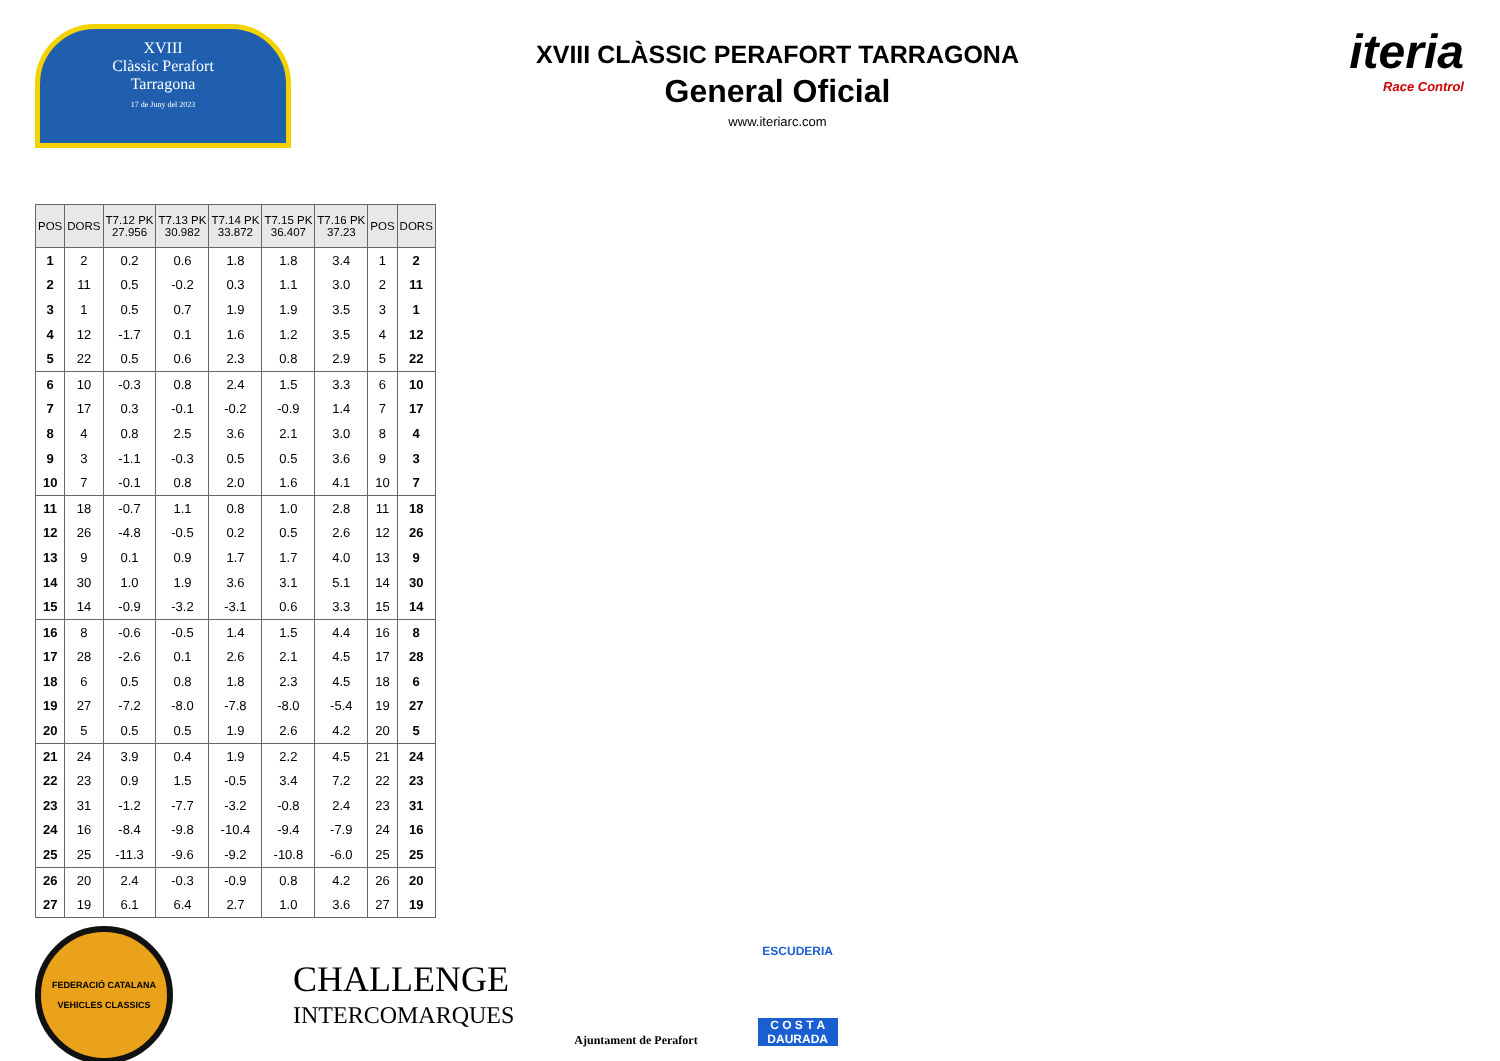XVIII
Clàssic Perafort
Tarragona
17 de Juny del 2023
XVIII CLÀSSIC PERAFORT TARRAGONA
General Oficial
www.iteriarc.com
iteria
Race Control
| POS | DORS | T7.12 PK 27.956 | T7.13 PK 30.982 | T7.14 PK 33.872 | T7.15 PK 36.407 | T7.16 PK 37.23 | POS | DORS |
| --- | --- | --- | --- | --- | --- | --- | --- | --- |
| 1 | 2 | 0.2 | 0.6 | 1.8 | 1.8 | 3.4 | 1 | 2 |
| 2 | 11 | 0.5 | -0.2 | 0.3 | 1.1 | 3.0 | 2 | 11 |
| 3 | 1 | 0.5 | 0.7 | 1.9 | 1.9 | 3.5 | 3 | 1 |
| 4 | 12 | -1.7 | 0.1 | 1.6 | 1.2 | 3.5 | 4 | 12 |
| 5 | 22 | 0.5 | 0.6 | 2.3 | 0.8 | 2.9 | 5 | 22 |
| 6 | 10 | -0.3 | 0.8 | 2.4 | 1.5 | 3.3 | 6 | 10 |
| 7 | 17 | 0.3 | -0.1 | -0.2 | -0.9 | 1.4 | 7 | 17 |
| 8 | 4 | 0.8 | 2.5 | 3.6 | 2.1 | 3.0 | 8 | 4 |
| 9 | 3 | -1.1 | -0.3 | 0.5 | 0.5 | 3.6 | 9 | 3 |
| 10 | 7 | -0.1 | 0.8 | 2.0 | 1.6 | 4.1 | 10 | 7 |
| 11 | 18 | -0.7 | 1.1 | 0.8 | 1.0 | 2.8 | 11 | 18 |
| 12 | 26 | -4.8 | -0.5 | 0.2 | 0.5 | 2.6 | 12 | 26 |
| 13 | 9 | 0.1 | 0.9 | 1.7 | 1.7 | 4.0 | 13 | 9 |
| 14 | 30 | 1.0 | 1.9 | 3.6 | 3.1 | 5.1 | 14 | 30 |
| 15 | 14 | -0.9 | -3.2 | -3.1 | 0.6 | 3.3 | 15 | 14 |
| 16 | 8 | -0.6 | -0.5 | 1.4 | 1.5 | 4.4 | 16 | 8 |
| 17 | 28 | -2.6 | 0.1 | 2.6 | 2.1 | 4.5 | 17 | 28 |
| 18 | 6 | 0.5 | 0.8 | 1.8 | 2.3 | 4.5 | 18 | 6 |
| 19 | 27 | -7.2 | -8.0 | -7.8 | -8.0 | -5.4 | 19 | 27 |
| 20 | 5 | 0.5 | 0.5 | 1.9 | 2.6 | 4.2 | 20 | 5 |
| 21 | 24 | 3.9 | 0.4 | 1.9 | 2.2 | 4.5 | 21 | 24 |
| 22 | 23 | 0.9 | 1.5 | -0.5 | 3.4 | 7.2 | 22 | 23 |
| 23 | 31 | -1.2 | -7.7 | -3.2 | -0.8 | 2.4 | 23 | 31 |
| 24 | 16 | -8.4 | -9.8 | -10.4 | -9.4 | -7.9 | 24 | 16 |
| 25 | 25 | -11.3 | -9.6 | -9.2 | -10.8 | -6.0 | 25 | 25 |
| 26 | 20 | 2.4 | -0.3 | -0.9 | 0.8 | 4.2 | 26 | 20 |
| 27 | 19 | 6.1 | 6.4 | 2.7 | 1.0 | 3.6 | 27 | 19 |
FEDERACIÓ CATALANA
VEHICLES CLASSICS
CHALLENGE
INTERCOMARQUES
Ajuntament de Perafort
ESCUDERIA
C O S T A
DAURADA